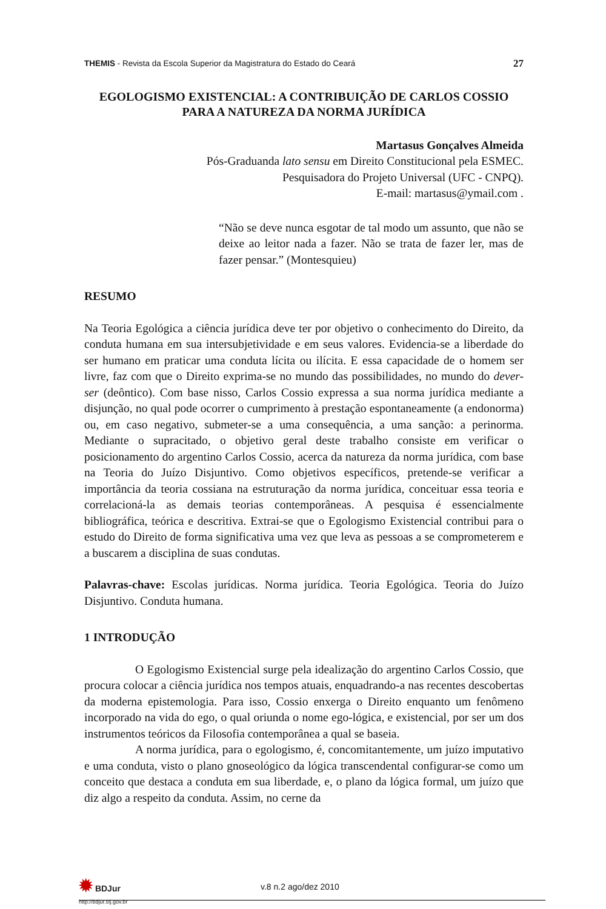THEMIS - Revista da Escola Superior da Magistratura do Estado do Ceará 27
EGOLOGISMO EXISTENCIAL: A CONTRIBUIÇÃO DE CARLOS COSSIO PARA A NATUREZA DA NORMA JURÍDICA
Martasus Gonçalves Almeida
Pós-Graduanda lato sensu em Direito Constitucional pela ESMEC.
Pesquisadora do Projeto Universal (UFC - CNPQ).
E-mail: martasus@ymail.com .
“Não se deve nunca esgotar de tal modo um assunto, que não se deixe ao leitor nada a fazer. Não se trata de fazer ler, mas de fazer pensar.” (Montesquieu)
RESUMO
Na Teoria Egológica a ciência jurídica deve ter por objetivo o conhecimento do Direito, da conduta humana em sua intersubjetividade e em seus valores. Evidencia-se a liberdade do ser humano em praticar uma conduta lícita ou ilícita. E essa capacidade de o homem ser livre, faz com que o Direito exprima-se no mundo das possibilidades, no mundo do dever-ser (deôntico). Com base nisso, Carlos Cossio expressa a sua norma jurídica mediante a disjunção, no qual pode ocorrer o cumprimento à prestação espontaneamente (a endonorma) ou, em caso negativo, submeter-se a uma consequência, a uma sanção: a perinorma. Mediante o supracitado, o objetivo geral deste trabalho consiste em verificar o posicionamento do argentino Carlos Cossio, acerca da natureza da norma jurídica, com base na Teoria do Juízo Disjuntivo. Como objetivos específicos, pretende-se verificar a importância da teoria cossiana na estruturação da norma jurídica, conceituar essa teoria e correlacioná-la as demais teorias contemporâneas. A pesquisa é essencialmente bibliográfica, teórica e descritiva. Extrai-se que o Egologismo Existencial contribui para o estudo do Direito de forma significativa uma vez que leva as pessoas a se comprometerem e a buscarem a disciplina de suas condutas.
Palavras-chave: Escolas jurídicas. Norma jurídica. Teoria Egológica. Teoria do Juízo Disjuntivo. Conduta humana.
1 INTRODUÇÃO
O Egologismo Existencial surge pela idealização do argentino Carlos Cossio, que procura colocar a ciência jurídica nos tempos atuais, enquadrando-a nas recentes descobertas da moderna epistemologia. Para isso, Cossio enxerga o Direito enquanto um fenômeno incorporado na vida do ego, o qual oriunda o nome ego-lógica, e existencial, por ser um dos instrumentos teóricos da Filosofia contemporânea a qual se baseia.
A norma jurídica, para o egologismo, é, concomitantemente, um juízo imputativo e uma conduta, visto o plano gnoseológico da lógica transcendental configurar-se como um conceito que destaca a conduta em sua liberdade, e, o plano da lógica formal, um juízo que diz algo a respeito da conduta. Assim, no cerne da
✹ BDJur
http://bdjur.stj.gov.br
v.8 n.2 ago/dez 2010